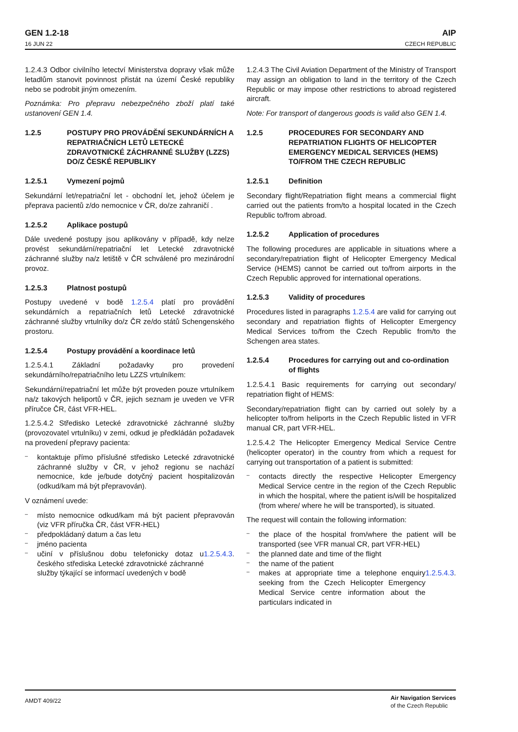GEN 1.2-18
16 JUN 22
AIP
CZECH REPUBLIC
1.2.4.3 Odbor civilního letectví Ministerstva dopravy však může letadlům stanovit povinnost přistát na území České republiky nebo se podrobit jiným omezením.
Poznámka: Pro přepravu nebezpečného zboží platí také ustanovení GEN 1.4.
1.2.5 POSTUPY PRO PROVÁDĚNÍ SEKUNDÁRNÍCH A REPATRIAČNÍCH LETŮ LETECKÉ ZDRAVOTNICKÉ ZÁCHRANNÉ SLUŽBY (LZZS) DO/Z ČESKÉ REPUBLIKY
1.2.5.1 Vymezení pojmů
Sekundární let/repatriační let - obchodní let, jehož účelem je přeprava pacientů z/do nemocnice v ČR, do/ze zahraničí .
1.2.5.2 Aplikace postupů
Dále uvedené postupy jsou aplikovány v případě, kdy nelze provést sekundární/repatriační let Letecké zdravotnické záchranné služby na/z letiště v ČR schválené pro mezinárodní provoz.
1.2.5.3 Platnost postupů
Postupy uvedené v bodě 1.2.5.4 platí pro provádění sekundárních a repatriačních letů Letecké zdravotnické záchranné služby vrtulníky do/z ČR ze/do států Schengenského prostoru.
1.2.5.4 Postupy provádění a koordinace letů
1.2.5.4.1 Základní požadavky pro provedení sekundárního/repatriačního letu LZZS vrtulníkem:
Sekundární/repatriační let může být proveden pouze vrtulníkem na/z takových heliportů v ČR, jejich seznam je uveden ve VFR příručce ČR, část VFR-HEL.
1.2.5.4.2 Středisko Letecké zdravotnické záchranné služby (provozovatel vrtulníku) v zemi, odkud je předkládán požadavek na provedení přepravy pacienta:
kontaktuje přímo příslušné středisko Letecké zdravotnické záchranné služby v ČR, v jehož regionu se nachází nemocnice, kde je/bude dotyčný pacient hospitalizován (odkud/kam má být přepravován).
V oznámení uvede:
místo nemocnice odkud/kam má být pacient přepravován (viz VFR příručka ČR, část VFR-HEL)
předpokládaný datum a čas letu
jméno pacienta
učiní v příslušnou dobu telefonicky dotaz u českého střediska Letecké zdravotnické záchranné služby týkající se informací uvedených v bodě 1.2.5.4.3.
1.2.4.3 The Civil Aviation Department of the Ministry of Transport may assign an obligation to land in the territory of the Czech Republic or may impose other restrictions to abroad registered aircraft.
Note: For transport of dangerous goods is valid also GEN 1.4.
1.2.5 PROCEDURES FOR SECONDARY AND REPATRIATION FLIGHTS OF HELICOPTER EMERGENCY MEDICAL SERVICES (HEMS) TO/FROM THE CZECH REPUBLIC
1.2.5.1 Definition
Secondary flight/Repatriation flight means a commercial flight carried out the patients from/to a hospital located in the Czech Republic to/from abroad.
1.2.5.2 Application of procedures
The following procedures are applicable in situations where a secondary/repatriation flight of Helicopter Emergency Medical Service (HEMS) cannot be carried out to/from airports in the Czech Republic approved for international operations.
1.2.5.3 Validity of procedures
Procedures listed in paragraphs 1.2.5.4 are valid for carrying out secondary and repatriation flights of Helicopter Emergency Medical Services to/from the Czech Republic from/to the Schengen area states.
1.2.5.4 Procedures for carrying out and co-ordination of flights
1.2.5.4.1 Basic requirements for carrying out secondary/ repatriation flight of HEMS:
Secondary/repatriation flight can by carried out solely by a helicopter to/from heliports in the Czech Republic listed in VFR manual CR, part VFR-HEL.
1.2.5.4.2 The Helicopter Emergency Medical Service Centre (helicopter operator) in the country from which a request for carrying out transportation of a patient is submitted:
contacts directly the respective Helicopter Emergency Medical Service centre in the region of the Czech Republic in which the hospital, where the patient is/will be hospitalized (from where/ where he will be transported), is situated.
The request will contain the following information:
the place of the hospital from/where the patient will be transported (see VFR manual CR, part VFR-HEL)
the planned date and time of the flight
the name of the patient
makes at appropriate time a telephone enquiry seeking from the Czech Helicopter Emergency Medical Service centre information about the particulars indicated in 1.2.5.4.3.
AMDT 409/22 Air Navigation Services
of the Czech Republic